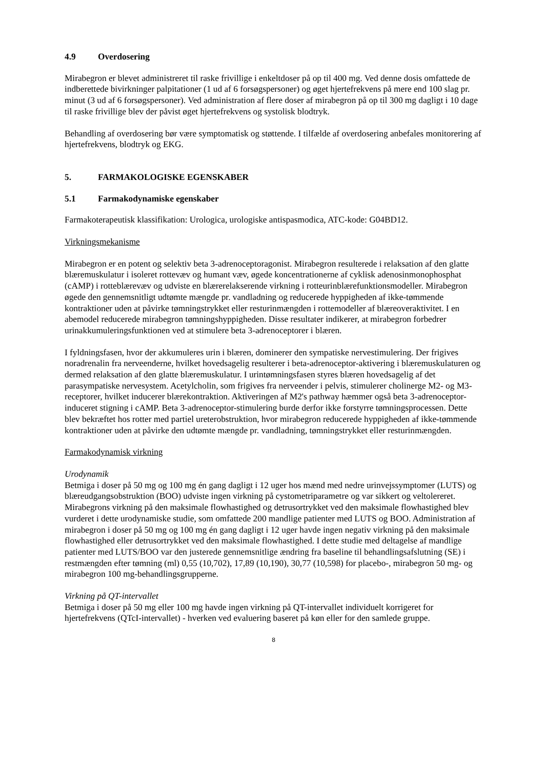4.9 Overdosering
Mirabegron er blevet administreret til raske frivillige i enkeltdoser på op til 400 mg. Ved denne dosis omfattede de indberettede bivirkninger palpitationer (1 ud af 6 forsøgspersoner) og øget hjertefrekvens på mere end 100 slag pr. minut (3 ud af 6 forsøgspersoner). Ved administration af flere doser af mirabegron på op til 300 mg dagligt i 10 dage til raske frivillige blev der påvist øget hjertefrekvens og systolisk blodtryk.
Behandling af overdosering bør være symptomatisk og støttende. I tilfælde af overdosering anbefales monitorering af hjertefrekvens, blodtryk og EKG.
5. FARMAKOLOGISKE EGENSKABER
5.1 Farmakodynamiske egenskaber
Farmakoterapeutisk klassifikation: Urologica, urologiske antispasmodica, ATC-kode: G04BD12.
Virkningsmekanisme
Mirabegron er en potent og selektiv beta 3-adrenoceptoragonist. Mirabegron resulterede i relaksation af den glatte blæremuskulatur i isoleret rottevæv og humant væv, øgede koncentrationerne af cyklisk adenosinmonophosphat (cAMP) i rotteblærevæv og udviste en blærerelakserende virkning i rotteurinblærefunktionsmodeller. Mirabegron øgede den gennemsnitligt udtømte mængde pr. vandladning og reducerede hyppigheden af ikke-tømmende kontraktioner uden at påvirke tømningstrykket eller resturinmængden i rottemodeller af blæreoveraktivitet. I en abemodel reducerede mirabegron tømningshyppigheden. Disse resultater indikerer, at mirabegron forbedrer urinakkumuleringsfunktionen ved at stimulere beta 3-adrenoceptorer i blæren.
I fyldningsfasen, hvor der akkumuleres urin i blæren, dominerer den sympatiske nervestimulering. Der frigives noradrenalin fra nerveenderne, hvilket hovedsagelig resulterer i beta-adrenoceptor-aktivering i blæremuskulaturen og dermed relaksation af den glatte blæremuskulatur. I urintømningsfasen styres blæren hovedsagelig af det parasympatiske nervesystem. Acetylcholin, som frigives fra nerveender i pelvis, stimulerer cholinerge M2- og M3-receptorer, hvilket inducerer blærekontraktion. Aktiveringen af M2's pathway hæmmer også beta 3-adrenoceptor-induceret stigning i cAMP. Beta 3-adrenoceptor-stimulering burde derfor ikke forstyrre tømningsprocessen. Dette blev bekræftet hos rotter med partiel ureterobstruktion, hvor mirabegron reducerede hyppigheden af ikke-tømmende kontraktioner uden at påvirke den udtømte mængde pr. vandladning, tømningstrykket eller resturinmængden.
Farmakodynamisk virkning
Urodynamik
Betmiga i doser på 50 mg og 100 mg én gang dagligt i 12 uger hos mænd med nedre urinvejssymptomer (LUTS) og blæreudgangsobstruktion (BOO) udviste ingen virkning på cystometriparametre og var sikkert og veltolereret. Mirabegrons virkning på den maksimale flowhastighed og detrusortrykket ved den maksimale flowhastighed blev vurderet i dette urodynamiske studie, som omfattede 200 mandlige patienter med LUTS og BOO. Administration af mirabegron i doser på 50 mg og 100 mg én gang dagligt i 12 uger havde ingen negativ virkning på den maksimale flowhastighed eller detrusortrykket ved den maksimale flowhastighed. I dette studie med deltagelse af mandlige patienter med LUTS/BOO var den justerede gennemsnitlige ændring fra baseline til behandlingsafslutning (SE) i restmængden efter tømning (ml) 0,55 (10,702), 17,89 (10,190), 30,77 (10,598) for placebo-, mirabegron 50 mg- og mirabegron 100 mg-behandlingsgrupperne.
Virkning på QT-intervallet
Betmiga i doser på 50 mg eller 100 mg havde ingen virkning på QT-intervallet individuelt korrigeret for hjertefrekvens (QTcI-intervallet) - hverken ved evaluering baseret på køn eller for den samlede gruppe.
8